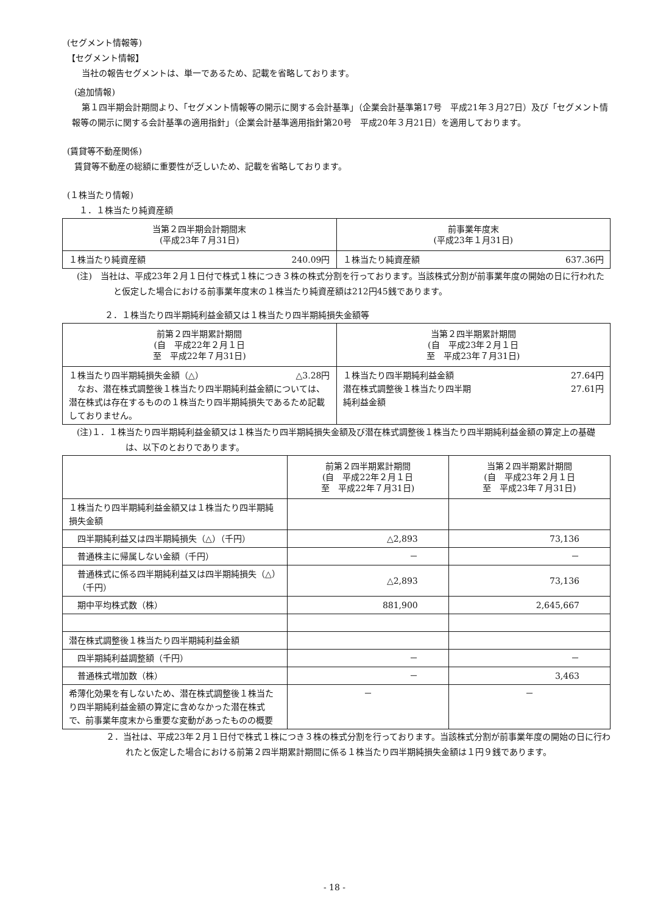(セグメント情報等)
【セグメント情報】
当社の報告セグメントは、単一であるため、記載を省略しております。
(追加情報)
第１四半期会計期間より、「セグメント情報等の開示に関する会計基準」（企業会計基準第17号　平成21年３月27日）及び「セグメント情報等の開示に関する会計基準の適用指針」（企業会計基準適用指針第20号　平成20年３月21日）を適用しております。
(賃貸等不動産関係)
賃貸等不動産の総額に重要性が乏しいため、記載を省略しております。
(１株当たり情報)
１．１株当たり純資産額
| 当第２四半期会計期間末 (平成23年７月31日) | 前事業年度末 (平成23年１月31日) |
| --- | --- |
| １株当たり純資産額 240.09円 | １株当たり純資産額 637.36円 |
(注)　当社は、平成23年２月１日付で株式１株につき３株の株式分割を行っております。当該株式分割が前事業年度の開始の日に行われたと仮定した場合における前事業年度末の１株当たり純資産額は212円45銭であります。
２．１株当たり四半期純利益金額又は１株当たり四半期純損失金額等
| 前第２四半期累計期間 (自 平成22年２月１日 至 平成22年７月31日) | 当第２四半期累計期間 (自 平成23年２月１日 至 平成23年７月31日) |
| --- | --- |
| １株当たり四半期純損失金額（△） △3.28円 なお、潜在株式調整後１株当たり四半期純利益金額については、潜在株式は存在するものの１株当たり四半期純損失であるため記載しておりません。 | １株当たり四半期純利益金額 27.64円 潜在株式調整後１株当たり四半期 27.61円 純利益金額 |
(注)１．１株当たり四半期純利益金額又は１株当たり四半期純損失金額及び潜在株式調整後１株当たり四半期純利益金額の算定上の基礎は、以下のとおりであります。
| | 前第２四半期累計期間 (自 平成22年２月１日 至 平成22年７月31日) | 当第２四半期累計期間 (自 平成23年２月１日 至 平成23年７月31日) |
| --- | --- | --- |
| １株当たり四半期純利益金額又は１株当たり四半期純損失金額 | | |
| 四半期純利益又は四半期純損失（△）（千円） | △2,893 | 73,136 |
| 普通株主に帰属しない金額（千円） | － | － |
| 普通株式に係る四半期純利益又は四半期純損失（△）（千円） | △2,893 | 73,136 |
| 期中平均株式数（株） | 881,900 | 2,645,667 |
| 潜在株式調整後１株当たり四半期純利益金額 | | |
| 四半期純利益調整額（千円） | － | － |
| 普通株式増加数（株） | － | 3,463 |
| 希薄化効果を有しないため、潜在株式調整後１株当たり四半期純利益金額の算定に含めなかった潜在株式で、前事業年度末から重要な変動があったものの概要 | － | － |
２．当社は、平成23年２月１日付で株式１株につき３株の株式分割を行っております。当該株式分割が前事業年度の開始の日に行われたと仮定した場合における前第２四半期累計期間に係る１株当たり四半期純損失金額は１円９銭であります。
- 18 -